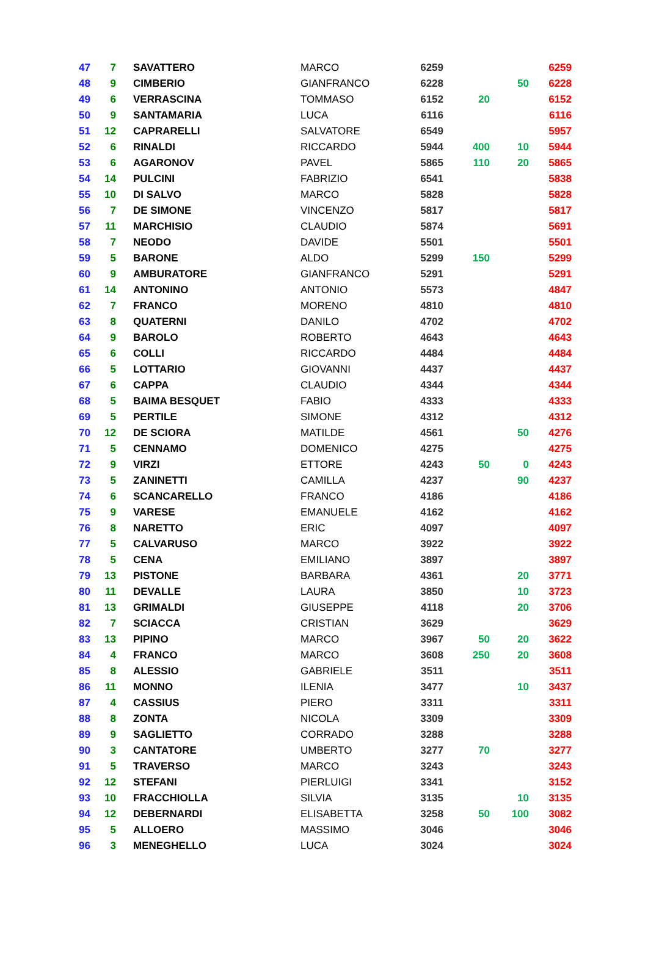| 47 | 7 | SAVATTERO | MARCO | 6259 | | | 6259 |
| 48 | 9 | CIMBERIO | GIANFRANCO | 6228 | | 50 | 6228 |
| 49 | 6 | VERRASCINA | TOMMASO | 6152 | 20 | | 6152 |
| 50 | 9 | SANTAMARIA | LUCA | 6116 | | | 6116 |
| 51 | 12 | CAPRARELLI | SALVATORE | 6549 | | | 5957 |
| 52 | 6 | RINALDI | RICCARDO | 5944 | 400 | 10 | 5944 |
| 53 | 6 | AGARONOV | PAVEL | 5865 | 110 | 20 | 5865 |
| 54 | 14 | PULCINI | FABRIZIO | 6541 | | | 5838 |
| 55 | 10 | DI SALVO | MARCO | 5828 | | | 5828 |
| 56 | 7 | DE SIMONE | VINCENZO | 5817 | | | 5817 |
| 57 | 11 | MARCHISIO | CLAUDIO | 5874 | | | 5691 |
| 58 | 7 | NEODO | DAVIDE | 5501 | | | 5501 |
| 59 | 5 | BARONE | ALDO | 5299 | 150 | | 5299 |
| 60 | 9 | AMBURATORE | GIANFRANCO | 5291 | | | 5291 |
| 61 | 14 | ANTONINO | ANTONIO | 5573 | | | 4847 |
| 62 | 7 | FRANCO | MORENO | 4810 | | | 4810 |
| 63 | 8 | QUATERNI | DANILO | 4702 | | | 4702 |
| 64 | 9 | BAROLO | ROBERTO | 4643 | | | 4643 |
| 65 | 6 | COLLI | RICCARDO | 4484 | | | 4484 |
| 66 | 5 | LOTTARIO | GIOVANNI | 4437 | | | 4437 |
| 67 | 6 | CAPPA | CLAUDIO | 4344 | | | 4344 |
| 68 | 5 | BAIMA BESQUET | FABIO | 4333 | | | 4333 |
| 69 | 5 | PERTILE | SIMONE | 4312 | | | 4312 |
| 70 | 12 | DE SCIORA | MATILDE | 4561 | | 50 | 4276 |
| 71 | 5 | CENNAMO | DOMENICO | 4275 | | | 4275 |
| 72 | 9 | VIRZI | ETTORE | 4243 | 50 | 0 | 4243 |
| 73 | 5 | ZANINETTI | CAMILLA | 4237 | | 90 | 4237 |
| 74 | 6 | SCANCARELLO | FRANCO | 4186 | | | 4186 |
| 75 | 9 | VARESE | EMANUELE | 4162 | | | 4162 |
| 76 | 8 | NARETTO | ERIC | 4097 | | | 4097 |
| 77 | 5 | CALVARUSO | MARCO | 3922 | | | 3922 |
| 78 | 5 | CENA | EMILIANO | 3897 | | | 3897 |
| 79 | 13 | PISTONE | BARBARA | 4361 | | 20 | 3771 |
| 80 | 11 | DEVALLE | LAURA | 3850 | | 10 | 3723 |
| 81 | 13 | GRIMALDI | GIUSEPPE | 4118 | | 20 | 3706 |
| 82 | 7 | SCIACCA | CRISTIAN | 3629 | | | 3629 |
| 83 | 13 | PIPINO | MARCO | 3967 | 50 | 20 | 3622 |
| 84 | 4 | FRANCO | MARCO | 3608 | 250 | 20 | 3608 |
| 85 | 8 | ALESSIO | GABRIELE | 3511 | | | 3511 |
| 86 | 11 | MONNO | ILENIA | 3477 | | 10 | 3437 |
| 87 | 4 | CASSIUS | PIERO | 3311 | | | 3311 |
| 88 | 8 | ZONTA | NICOLA | 3309 | | | 3309 |
| 89 | 9 | SAGLIETTO | CORRADO | 3288 | | | 3288 |
| 90 | 3 | CANTATORE | UMBERTO | 3277 | 70 | | 3277 |
| 91 | 5 | TRAVERSO | MARCO | 3243 | | | 3243 |
| 92 | 12 | STEFANI | PIERLUIGI | 3341 | | | 3152 |
| 93 | 10 | FRACCHIOLLA | SILVIA | 3135 | | 10 | 3135 |
| 94 | 12 | DEBERNARDI | ELISABETTA | 3258 | 50 | 100 | 3082 |
| 95 | 5 | ALLOERO | MASSIMO | 3046 | | | 3046 |
| 96 | 3 | MENEGHELLO | LUCA | 3024 | | | 3024 |